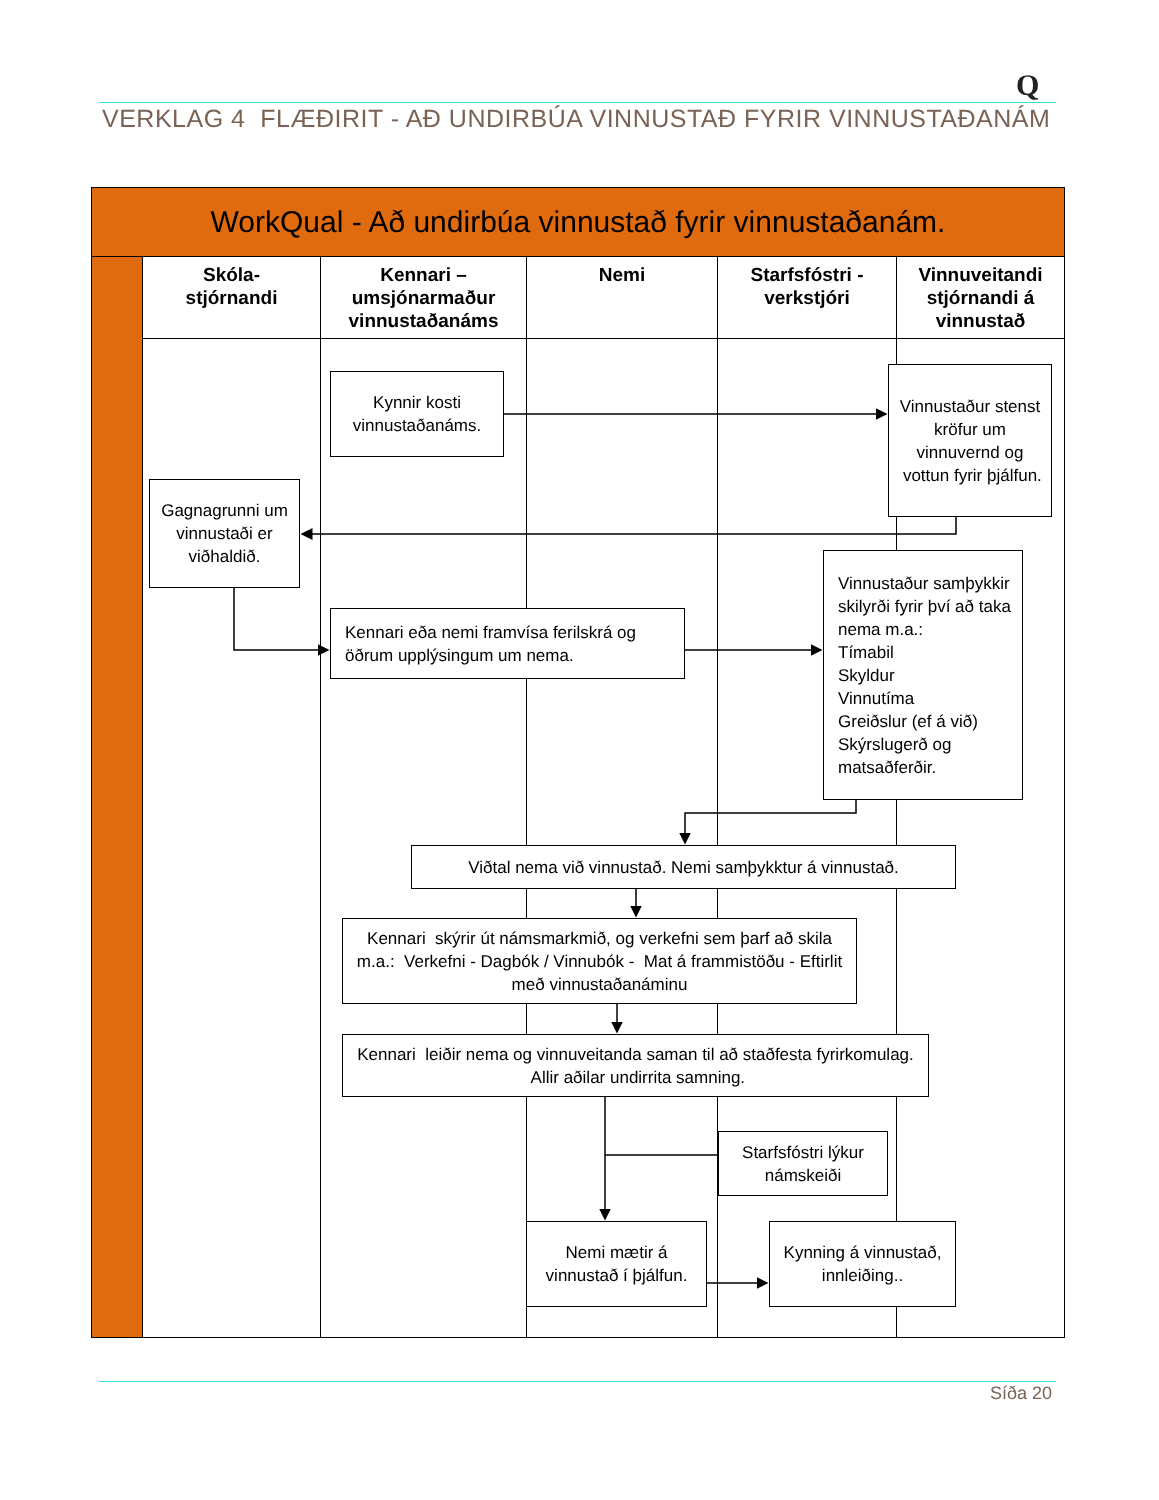Q
VERKLAG 4 FLÆÐIRIT - AÐ UNDIRBÚA VINNUSTAÐ FYRIR VINNUSTAÐANÁM
WorkQual - Að undirbúa vinnustað fyrir vinnustaðanám.
| Skóla- stjórnandi | Kennari – umsjónarmaður vinnustaðanáms | Nemi | Starfsfóstri - verkstjóri | Vinnuveitandi stjórnandi á vinnustað |
| --- | --- | --- | --- | --- |
Kynnir kosti vinnustaðanáms.
Vinnustaður stenst kröfur um vinnuvernd og vottun fyrir þjálfun.
Gagnagrunni um vinnustaði er viðhaldið.
Kennari eða nemi framvísa ferilskrá og öðrum upplýsingum um nema.
Vinnustaður samþykkir skilyrði fyrir því að taka nema m.a.:
Tímabil
Skyldur
Vinnutíma
Greiðslur (ef á við)
Skýrslugerð og matsaðferðir.
Viðtal nema við vinnustað. Nemi samþykktur á vinnustað.
Kennari skýrir út námsmarkmið, og verkefni sem þarf að skila m.a.: Verkefni - Dagbók / Vinnubók - Mat á frammistöðu - Eftirlit með vinnustaðanáminu
Kennari leiðir nema og vinnuveitanda saman til að staðfesta fyrirkomulag. Allir aðilar undirrita samning.
Starfsfóstri lýkur námskeiði
Nemi mætir á vinnustað í þjálfun.
Kynning á vinnustað, innleiðing..
Síða 20